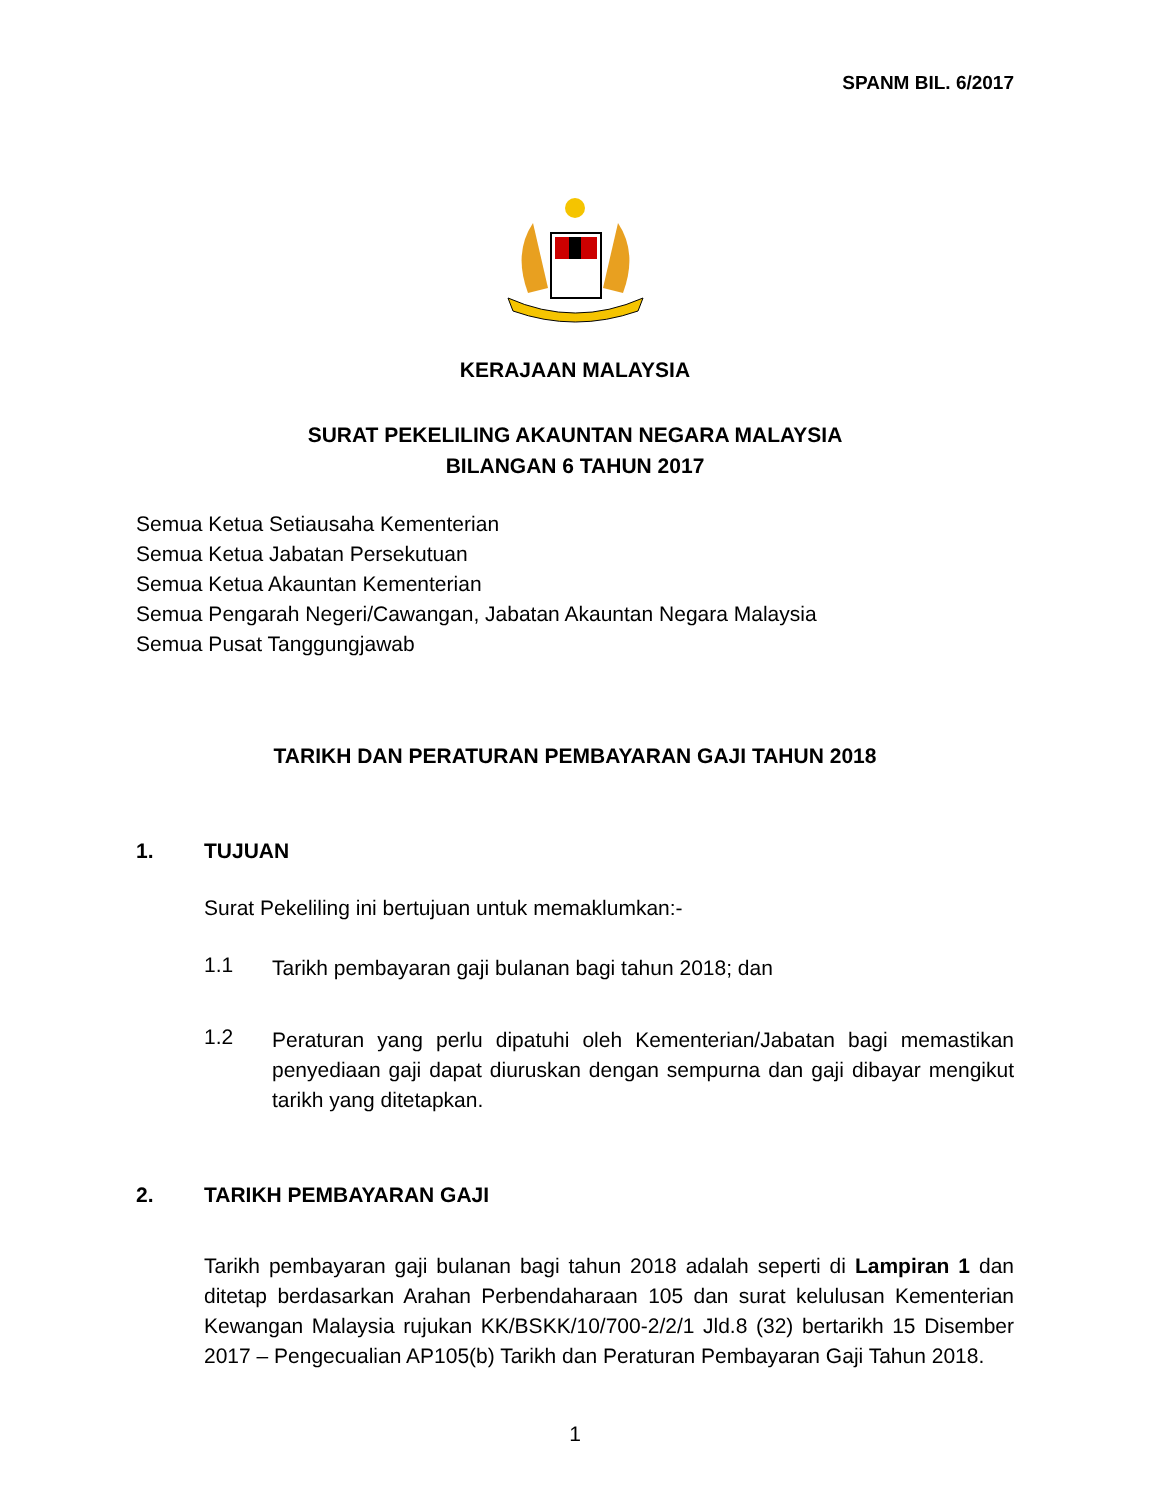SPANM BIL. 6/2017
KERAJAAN MALAYSIA
SURAT PEKELILING AKAUNTAN NEGARA MALAYSIA
BILANGAN 6 TAHUN 2017
Semua Ketua Setiausaha Kementerian
Semua Ketua Jabatan Persekutuan
Semua Ketua Akauntan Kementerian
Semua Pengarah Negeri/Cawangan, Jabatan Akauntan Negara Malaysia
Semua Pusat Tanggungjawab
TARIKH DAN PERATURAN PEMBAYARAN GAJI TAHUN 2018
1. TUJUAN
Surat Pekeliling ini bertujuan untuk memaklumkan:-
1.1
Tarikh pembayaran gaji bulanan bagi tahun 2018; dan
1.2
Peraturan yang perlu dipatuhi oleh Kementerian/Jabatan bagi memastikan penyediaan gaji dapat diuruskan dengan sempurna dan gaji dibayar mengikut tarikh yang ditetapkan.
2. TARIKH PEMBAYARAN GAJI
Tarikh pembayaran gaji bulanan bagi tahun 2018 adalah seperti di Lampiran 1 dan ditetap berdasarkan Arahan Perbendaharaan 105 dan surat kelulusan Kementerian Kewangan Malaysia rujukan KK/BSKK/10/700-2/2/1 Jld.8 (32) bertarikh 15 Disember 2017 – Pengecualian AP105(b) Tarikh dan Peraturan Pembayaran Gaji Tahun 2018.
1